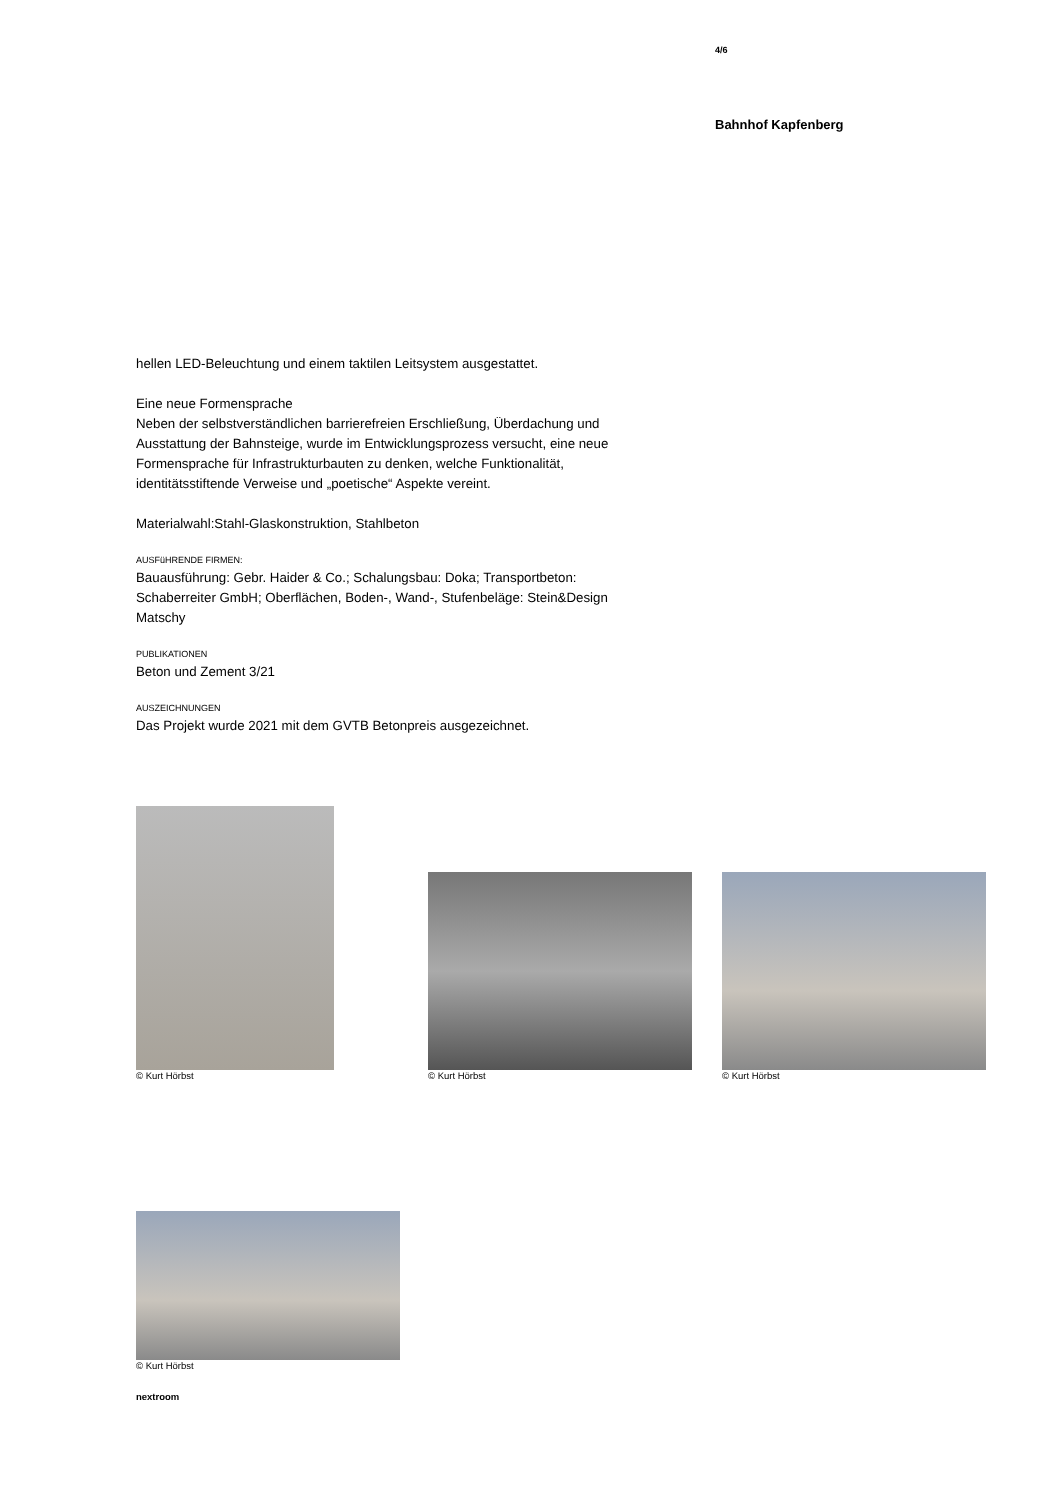4/6
Bahnhof Kapfenberg
hellen LED-Beleuchtung und einem taktilen Leitsystem ausgestattet.
Eine neue Formensprache
Neben der selbstverständlichen barrierefreien Erschließung, Überdachung und Ausstattung der Bahnsteige, wurde im Entwicklungsprozess versucht, eine neue Formensprache für Infrastrukturbauten zu denken, welche Funktionalität, identitätsstiftende Verweise und „poetische“ Aspekte vereint.
Materialwahl:Stahl-Glaskonstruktion, Stahlbeton
AUSFüHRENDE FIRMEN:
Bauausführung: Gebr. Haider & Co.; Schalungsbau: Doka; Transportbeton: Schaberreiter GmbH; Oberflächen, Boden-, Wand-, Stufenbeläge: Stein&Design Matschy
PUBLIKATIONEN
Beton und Zement 3/21
AUSZEICHNUNGEN
Das Projekt wurde 2021 mit dem GVTB Betonpreis ausgezeichnet.
© Kurt Hörbst
© Kurt Hörbst
© Kurt Hörbst
© Kurt Hörbst
nextroom